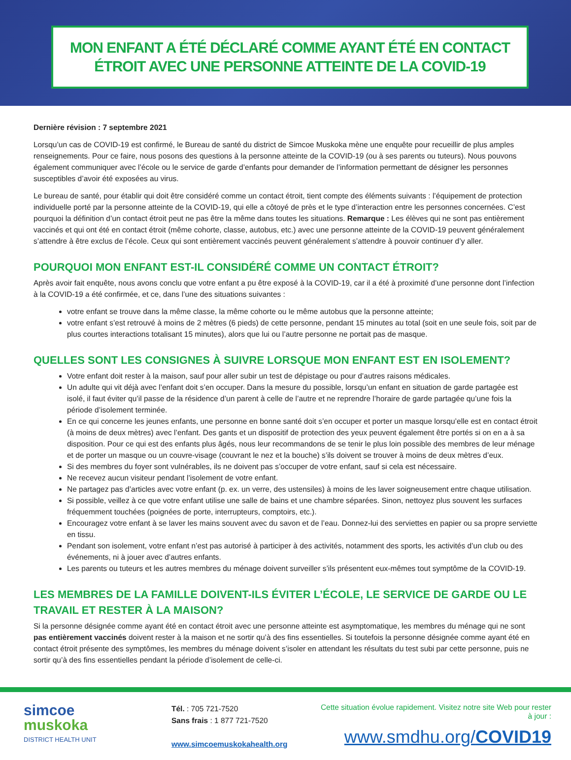MON ENFANT A ÉTÉ DÉCLARÉ COMME AYANT ÉTÉ EN CONTACT
ÉTROIT AVEC UNE PERSONNE ATTEINTE DE LA COVID-19
Dernière révision : 7 septembre 2021
Lorsqu’un cas de COVID-19 est confirmé, le Bureau de santé du district de Simcoe Muskoka mène une enquête pour recueillir de plus amples renseignements. Pour ce faire, nous posons des questions à la personne atteinte de la COVID-19 (ou à ses parents ou tuteurs). Nous pouvons également communiquer avec l’école ou le service de garde d’enfants pour demander de l’information permettant de désigner les personnes susceptibles d’avoir été exposées au virus.
Le bureau de santé, pour établir qui doit être considéré comme un contact étroit, tient compte des éléments suivants : l’équipement de protection individuelle porté par la personne atteinte de la COVID-19, qui elle a côtoyé de près et le type d’interaction entre les personnes concernées. C’est pourquoi la définition d’un contact étroit peut ne pas être la même dans toutes les situations. Remarque : Les élèves qui ne sont pas entièrement vaccinés et qui ont été en contact étroit (même cohorte, classe, autobus, etc.) avec une personne atteinte de la COVID-19 peuvent généralement s’attendre à être exclus de l’école. Ceux qui sont entièrement vaccinés peuvent généralement s’attendre à pouvoir continuer d’y aller.
POURQUOI MON ENFANT EST-IL CONSIDÉRÉ COMME UN CONTACT ÉTROIT?
Après avoir fait enquête, nous avons conclu que votre enfant a pu être exposé à la COVID-19, car il a été à proximité d’une personne dont l’infection à la COVID-19 a été confirmée, et ce, dans l’une des situations suivantes :
votre enfant se trouve dans la même classe, la même cohorte ou le même autobus que la personne atteinte;
votre enfant s’est retrouvé à moins de 2 mètres (6 pieds) de cette personne, pendant 15 minutes au total (soit en une seule fois, soit par de plus courtes interactions totalisant 15 minutes), alors que lui ou l’autre personne ne portait pas de masque.
QUELLES SONT LES CONSIGNES À SUIVRE LORSQUE MON ENFANT EST EN ISOLEMENT?
Votre enfant doit rester à la maison, sauf pour aller subir un test de dépistage ou pour d’autres raisons médicales.
Un adulte qui vit déjà avec l’enfant doit s’en occuper. Dans la mesure du possible, lorsqu’un enfant en situation de garde partagée est isolé, il faut éviter qu’il passe de la résidence d’un parent à celle de l’autre et ne reprendre l’horaire de garde partagée qu’une fois la période d’isolement terminée.
En ce qui concerne les jeunes enfants, une personne en bonne santé doit s’en occuper et porter un masque lorsqu’elle est en contact étroit (à moins de deux mètres) avec l’enfant. Des gants et un dispositif de protection des yeux peuvent également être portés si on en a à sa disposition. Pour ce qui est des enfants plus âgés, nous leur recommandons de se tenir le plus loin possible des membres de leur ménage et de porter un masque ou un couvre-visage (couvrant le nez et la bouche) s’ils doivent se trouver à moins de deux mètres d’eux.
Si des membres du foyer sont vulnérables, ils ne doivent pas s’occuper de votre enfant, sauf si cela est nécessaire.
Ne recevez aucun visiteur pendant l’isolement de votre enfant.
Ne partagez pas d’articles avec votre enfant (p. ex. un verre, des ustensiles) à moins de les laver soigneusement entre chaque utilisation.
Si possible, veillez à ce que votre enfant utilise une salle de bains et une chambre séparées. Sinon, nettoyez plus souvent les surfaces fréquemment touchées (poignées de porte, interrupteurs, comptoirs, etc.).
Encouragez votre enfant à se laver les mains souvent avec du savon et de l’eau. Donnez-lui des serviettes en papier ou sa propre serviette en tissu.
Pendant son isolement, votre enfant n’est pas autorisé à participer à des activités, notamment des sports, les activités d’un club ou des événements, ni à jouer avec d’autres enfants.
Les parents ou tuteurs et les autres membres du ménage doivent surveiller s’ils présentent eux-mêmes tout symptôme de la COVID-19.
LES MEMBRES DE LA FAMILLE DOIVENT-ILS ÉVITER L’ÉCOLE, LE SERVICE DE GARDE OU LE TRAVAIL ET RESTER À LA MAISON?
Si la personne désignée comme ayant été en contact étroit avec une personne atteinte est asymptomatique, les membres du ménage qui ne sont pas entièrement vaccinés doivent rester à la maison et ne sortir qu’à des fins essentielles. Si toutefois la personne désignée comme ayant été en contact étroit présente des symptômes, les membres du ménage doivent s’isoler en attendant les résultats du test subi par cette personne, puis ne sortir qu’à des fins essentielles pendant la période d’isolement de celle-ci.
simcoe
muskoka
DISTRICT HEALTH UNIT
Tél. : 705 721-7520
Sans frais : 1 877 721-7520
www.simcoemuskokahealth.org
Cette situation évolue rapidement. Visitez notre site Web pour rester à jour :
www.smdhu.org/COVID19